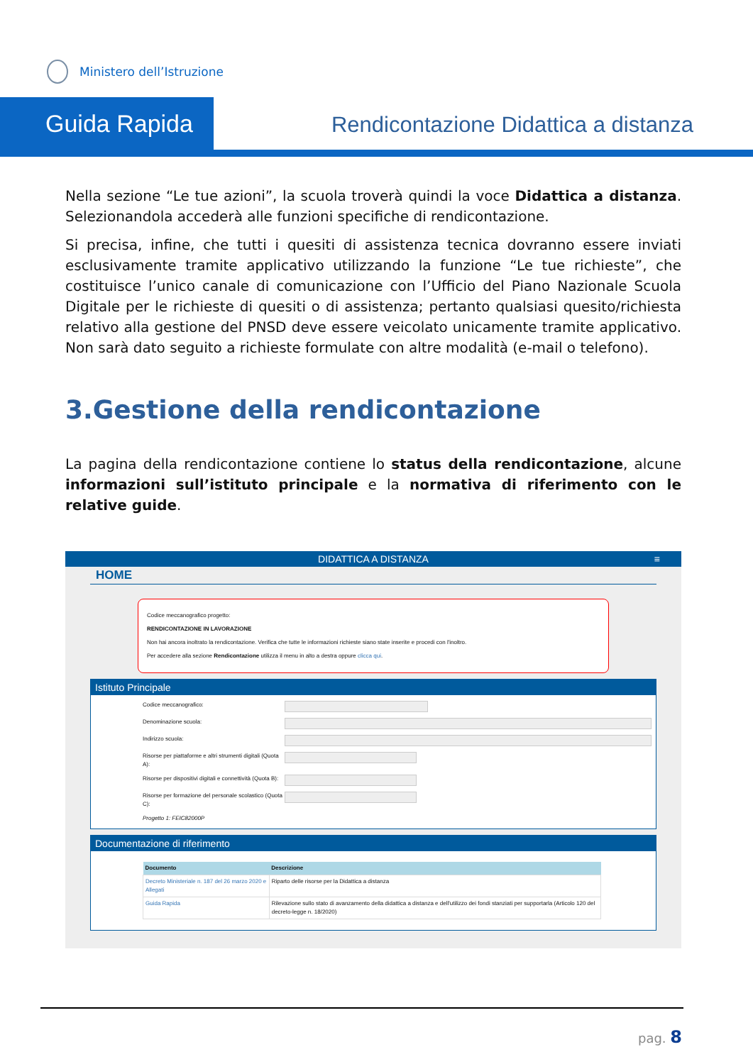Ministero dell’Istruzione
Guida Rapida
Rendicontazione Didattica a distanza
Nella sezione “Le tue azioni”, la scuola troverà quindi la voce Didattica a distanza. Selezionandola accederà alle funzioni specifiche di rendicontazione.
Si precisa, infine, che tutti i quesiti di assistenza tecnica dovranno essere inviati esclusivamente tramite applicativo utilizzando la funzione “Le tue richieste”, che costituisce l’unico canale di comunicazione con l’Ufficio del Piano Nazionale Scuola Digitale per le richieste di quesiti o di assistenza; pertanto qualsiasi quesito/richiesta relativo alla gestione del PNSD deve essere veicolato unicamente tramite applicativo. Non sarà dato seguito a richieste formulate con altre modalità (e-mail o telefono).
3.Gestione della rendicontazione
La pagina della rendicontazione contiene lo status della rendicontazione, alcune informazioni sull’istituto principale e la normativa di riferimento con le relative guide.
DIDATTICA A DISTANZA ≡
HOME
Codice meccanografico progetto:
RENDICONTAZIONE IN LAVORAZIONE
Non hai ancora inoltrato la rendicontazione. Verifica che tutte le informazioni richieste siano state inserite e procedi con l'inoltro.
Per accedere alla sezione Rendicontazione utilizza il menu in alto a destra oppure clicca qui.
Istituto Principale
Codice meccanografico:
Denominazione scuola:
Indirizzo scuola:
Risorse per piattaforme e altri strumenti digitali (Quota A):
Risorse per dispositivi digitali e connettività (Quota B):
Risorse per formazione del personale scolastico (Quota C):
Progetto 1: FEIC82000P
Documentazione di riferimento
| Documento | Descrizione |
| --- | --- |
| Decreto Ministeriale n. 187 del 26 marzo 2020 e Allegati | Riparto delle risorse per la Didattica a distanza |
| Guida Rapida | Rilevazione sullo stato di avanzamento della didattica a distanza e dell'utilizzo dei fondi stanziati per supportarla (Articolo 120 del decreto-legge n. 18/2020) |
pag. 8